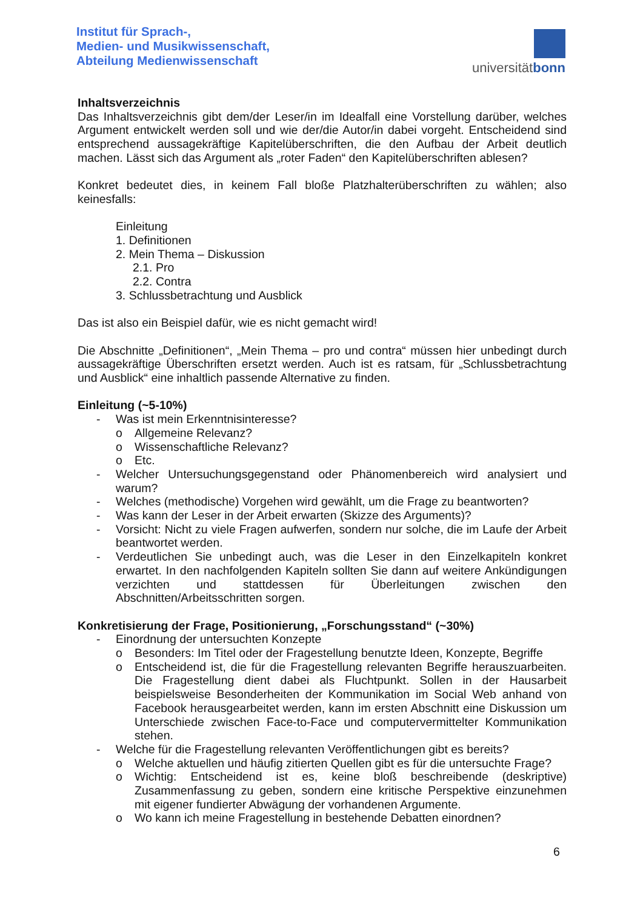Institut für Sprach-,
Medien- und Musikwissenschaft,
Abteilung Medienwissenschaft
universitätbonn
Inhaltsverzeichnis
Das Inhaltsverzeichnis gibt dem/der Leser/in im Idealfall eine Vorstellung darüber, welches Argument entwickelt werden soll und wie der/die Autor/in dabei vorgeht. Entscheidend sind entsprechend aussagekräftige Kapitelüberschriften, die den Aufbau der Arbeit deutlich machen. Lässt sich das Argument als „roter Faden“ den Kapitelüberschriften ablesen?
Konkret bedeutet dies, in keinem Fall bloße Platzhalterüberschriften zu wählen; also keinesfalls:
Einleitung
1. Definitionen
2. Mein Thema – Diskussion
2.1. Pro
2.2. Contra
3. Schlussbetrachtung und Ausblick
Das ist also ein Beispiel dafür, wie es nicht gemacht wird!
Die Abschnitte „Definitionen“, „Mein Thema – pro und contra“ müssen hier unbedingt durch aussagekräftige Überschriften ersetzt werden. Auch ist es ratsam, für „Schlussbetrachtung und Ausblick“ eine inhaltlich passende Alternative zu finden.
Einleitung (~5-10%)
- Was ist mein Erkenntnisinteresse?
o Allgemeine Relevanz?
o Wissenschaftliche Relevanz?
o Etc.
- Welcher Untersuchungsgegenstand oder Phänomenbereich wird analysiert und warum?
- Welches (methodische) Vorgehen wird gewählt, um die Frage zu beantworten?
- Was kann der Leser in der Arbeit erwarten (Skizze des Arguments)?
- Vorsicht: Nicht zu viele Fragen aufwerfen, sondern nur solche, die im Laufe der Arbeit beantwortet werden.
- Verdeutlichen Sie unbedingt auch, was die Leser in den Einzelkapiteln konkret erwartet. In den nachfolgenden Kapiteln sollten Sie dann auf weitere Ankündigungen verzichten und stattdessen für Überleitungen zwischen den Abschnitten/Arbeitsschritten sorgen.
Konkretisierung der Frage, Positionierung, „Forschungsstand“ (~30%)
- Einordnung der untersuchten Konzepte
o Besonders: Im Titel oder der Fragestellung benutzte Ideen, Konzepte, Begriffe
o Entscheidend ist, die für die Fragestellung relevanten Begriffe herauszuarbeiten. Die Fragestellung dient dabei als Fluchtpunkt. Sollen in der Hausarbeit beispielsweise Besonderheiten der Kommunikation im Social Web anhand von Facebook herausgearbeitet werden, kann im ersten Abschnitt eine Diskussion um Unterschiede zwischen Face-to-Face und computervermittelter Kommunikation stehen.
- Welche für die Fragestellung relevanten Veröffentlichungen gibt es bereits?
o Welche aktuellen und häufig zitierten Quellen gibt es für die untersuchte Frage?
o Wichtig: Entscheidend ist es, keine bloß beschreibende (deskriptive) Zusammenfassung zu geben, sondern eine kritische Perspektive einzunehmen mit eigener fundierter Abwägung der vorhandenen Argumente.
o Wo kann ich meine Fragestellung in bestehende Debatten einordnen?
6